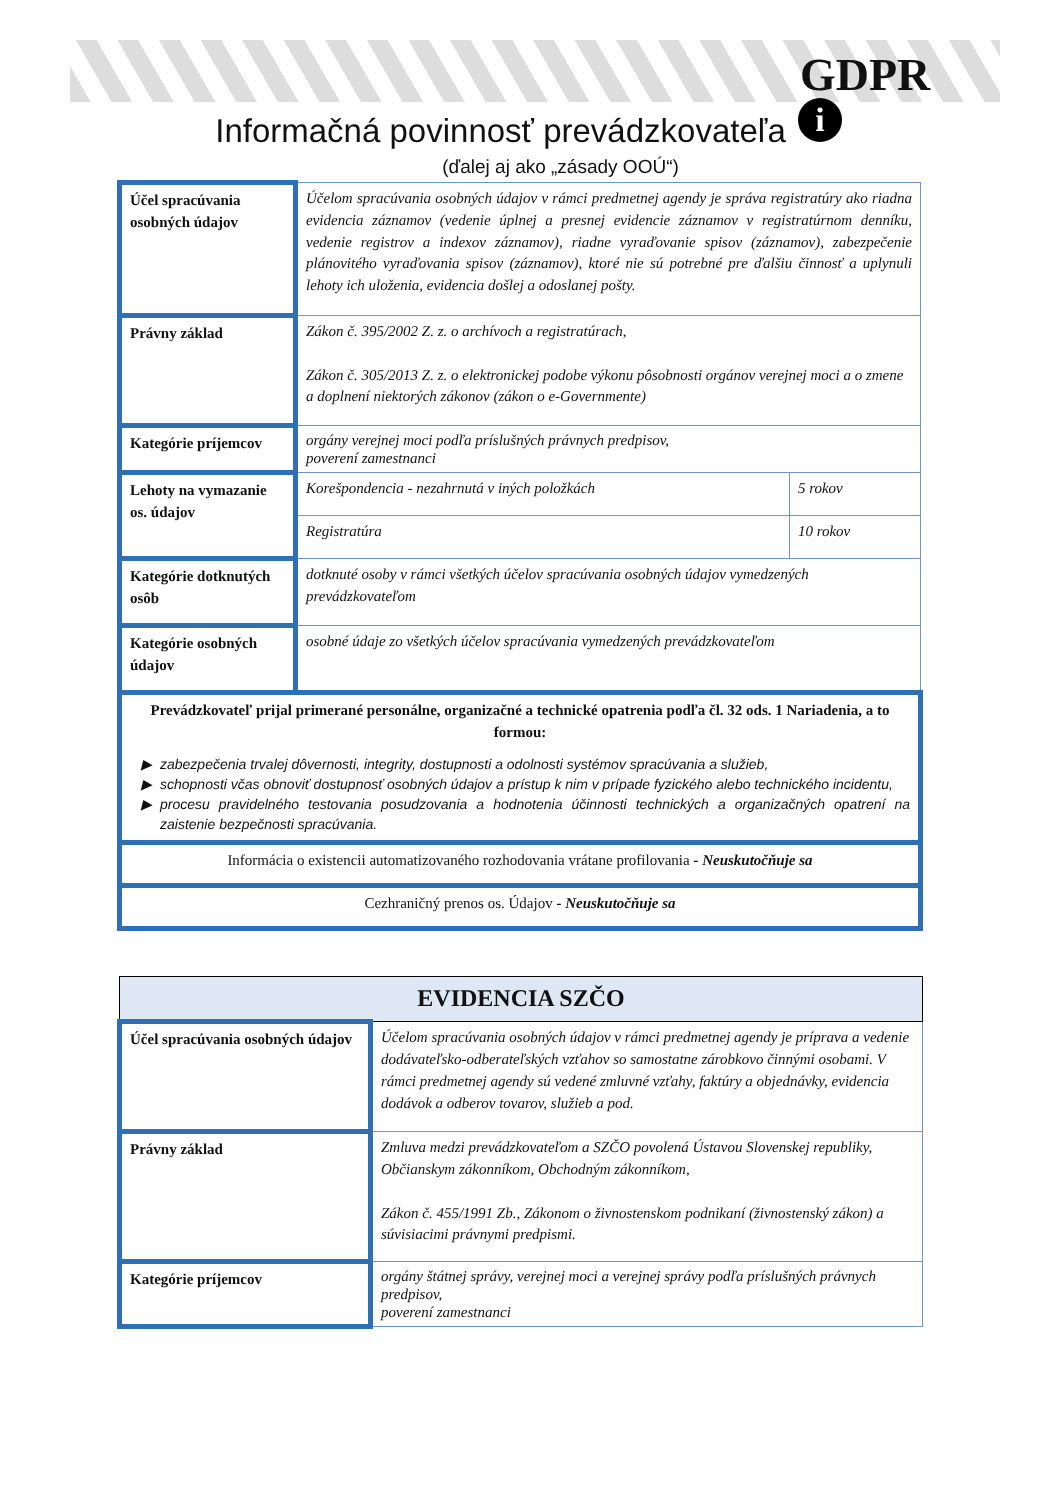GDPR
i
Informačná povinnosť prevádzkovateľa
(ďalej aj ako „zásady OOÚ“)
| Účel spracúvania osobných údajov | Účelom spracúvania osobných údajov v rámci predmetnej agendy je správa registratúry ako riadna evidencia záznamov (vedenie úplnej a presnej evidencie záznamov v registratúrnom denníku, vedenie registrov a indexov záznamov), riadne vyraďovanie spisov (záznamov), zabezpečenie plánovitého vyraďovania spisov (záznamov), ktoré nie sú potrebné pre ďalšiu činnosť a uplynuli lehoty ich uloženia, evidencia došlej a odoslanej pošty. | |
| Právny základ | Zákon č. 395/2002 Z. z. o archívoch a registratúrach, Zákon č. 305/2013 Z. z. o elektronickej podobe výkonu pôsobnosti orgánov verejnej moci a o zmene a doplnení niektorých zákonov (zákon o e-Governmente) | |
| Kategórie príjemcov | orgány verejnej moci podľa príslušných právnych predpisov, poverení zamestnanci | |
| Lehoty na vymazanie os. údajov | Korešpondencia - nezahrnutá v iných položkách | 5 rokov |
| | Registratúra | 10 rokov |
| Kategórie dotknutých osôb | dotknuté osoby v rámci všetkých účelov spracúvania osobných údajov vymedzených prevádzkovateľom | |
| Kategórie osobných údajov | osobné údaje zo všetkých účelov spracúvania vymedzených prevádzkovateľom | |
| Prevádzkovateľ prijal primerané personálne, organizačné a technické opatrenia podľa čl. 32 ods. 1 Nariadenia, a to formou: zabezpečenia trvalej dôvernosti, integrity, dostupnosti a odolnosti systémov spracúvania a služieb, schopnosti včas obnoviť dostupnosť osobných údajov a prístup k nim v prípade fyzického alebo technického incidentu, procesu pravidelného testovania posudzovania a hodnotenia účinnosti technických a organizačných opatrení na zaistenie bezpečnosti spracúvania. | | |
| Informácia o existencii automatizovaného rozhodovania vrátane profilovania - Neuskutočňuje sa | | |
| Cezhraničný prenos os. Údajov - Neuskutočňuje sa | | |
| EVIDENCIA SZČO | |
| Účel spracúvania osobných údajov | Účelom spracúvania osobných údajov v rámci predmetnej agendy je príprava a vedenie dodávateľsko-odberateľských vzťahov so samostatne zárobkovo činnými osobami. V rámci predmetnej agendy sú vedené zmluvné vzťahy, faktúry a objednávky, evidencia dodávok a odberov tovarov, služieb a pod. |
| Právny základ | Zmluva medzi prevádzkovateľom a SZČO povolená Ústavou Slovenskej republiky, Občianskym zákonníkom, Obchodným zákonníkom, Zákon č. 455/1991 Zb., Zákonom o živnostenskom podnikaní (živnostenský zákon) a súvisiacimi právnymi predpismi. |
| Kategórie príjemcov | orgány štátnej správy, verejnej moci a verejnej správy podľa príslušných právnych predpisov, poverení zamestnanci |